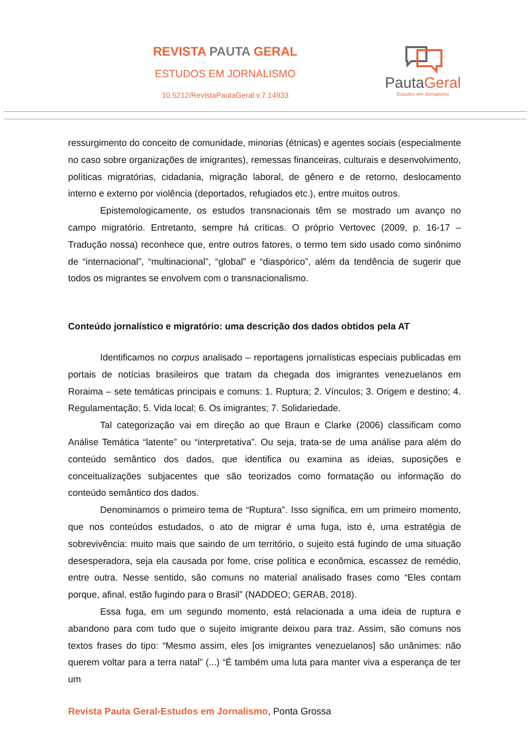REVISTA PAUTA GERAL
ESTUDOS EM JORNALISMO
10.5212/RevistaPautaGeral.v.7.14933
PautaGeral
Estudos em Jornalismo
ressurgimento do conceito de comunidade, minorias (étnicas) e agentes sociais (especialmente no caso sobre organizações de imigrantes), remessas financeiras, culturais e desenvolvimento, políticas migratórias, cidadania, migração laboral, de gênero e de retorno, deslocamento interno e externo por violência (deportados, refugiados etc.), entre muitos outros.
Epistemologicamente, os estudos transnacionais têm se mostrado um avanço no campo migratório. Entretanto, sempre há críticas. O próprio Vertovec (2009, p. 16-17 – Tradução nossa) reconhece que, entre outros fatores, o termo tem sido usado como sinônimo de “internacional”, “multinacional”, “global” e “diaspórico”, além da tendência de sugerir que todos os migrantes se envolvem com o transnacionalismo.
Conteúdo jornalístico e migratório: uma descrição dos dados obtidos pela AT
Identificamos no corpus analisado – reportagens jornalísticas especiais publicadas em portais de notícias brasileiros que tratam da chegada dos imigrantes venezuelanos em Roraima – sete temáticas principais e comuns: 1. Ruptura; 2. Vínculos; 3. Origem e destino; 4. Regulamentação; 5. Vida local; 6. Os imigrantes; 7. Solidariedade.
Tal categorização vai em direção ao que Braun e Clarke (2006) classificam como Análise Temática “latente” ou “interpretativa”. Ou seja, trata-se de uma análise para além do conteúdo semântico dos dados, que identifica ou examina as ideias, suposições e conceitualizações subjacentes que são teorizados como formatação ou informação do conteúdo semântico dos dados.
Denominamos o primeiro tema de “Ruptura”. Isso significa, em um primeiro momento, que nos conteúdos estudados, o ato de migrar é uma fuga, isto é, uma estratégia de sobrevivência: muito mais que saindo de um território, o sujeito está fugindo de uma situação desesperadora, seja ela causada por fome, crise política e econômica, escassez de remédio, entre outra. Nesse sentido, são comuns no material analisado frases como “Eles contam porque, afinal, estão fugindo para o Brasil” (NADDEO; GERAB, 2018).
Essa fuga, em um segundo momento, está relacionada a uma ideia de ruptura e abandono para com tudo que o sujeito imigrante deixou para traz. Assim, são comuns nos textos frases do tipo: “Mesmo assim, eles [os imigrantes venezuelanos] são unânimes: não querem voltar para a terra natal” (...) “É também uma luta para manter viva a esperança de ter um
Revista Pauta Geral-Estudos em Jornalismo, Ponta Grossa